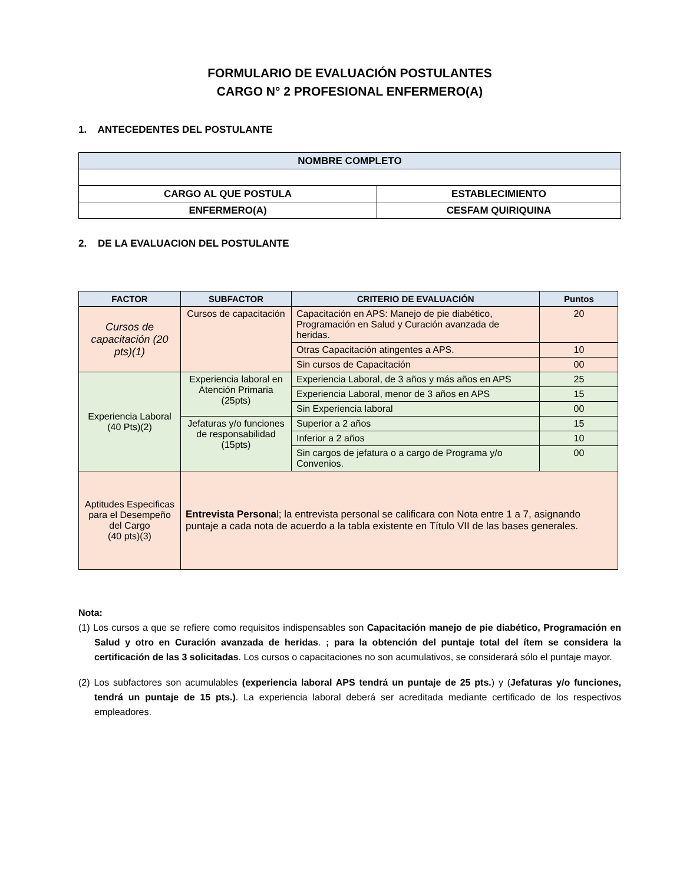FORMULARIO DE EVALUACIÓN POSTULANTES
CARGO N° 2 PROFESIONAL ENFERMERO(A)
1. ANTECEDENTES DEL POSTULANTE
| NOMBRE COMPLETO | |
| --- | --- |
| CARGO AL QUE POSTULA | ESTABLECIMIENTO |
| ENFERMERO(A) | CESFAM QUIRIQUINA |
2. DE LA EVALUACION DEL POSTULANTE
| FACTOR | SUBFACTOR | CRITERIO DE EVALUACIÓN | Puntos |
| --- | --- | --- | --- |
| Cursos de capacitación (20 pts)(1) | Cursos de capacitación | Capacitación en APS: Manejo de pie diabético, Programación en Salud y Curación avanzada de heridas. | 20 |
| | | Otras Capacitación atingentes a APS. | 10 |
| | | Sin cursos de Capacitación | 00 |
| Experiencia Laboral (40 Pts)(2) | Experiencia laboral en Atención Primaria (25pts) | Experiencia Laboral, de 3 años y más años en APS | 25 |
| | | Experiencia Laboral, menor de 3 años en APS | 15 |
| | | Sin Experiencia laboral | 00 |
| | Jefaturas y/o funciones de responsabilidad (15pts) | Superior a 2 años | 15 |
| | | Inferior a 2 años | 10 |
| | | Sin cargos de jefatura o a cargo de Programa y/o Convenios. | 00 |
| Aptitudes Especificas para el Desempeño del Cargo (40 pts)(3) | Entrevista Persona l; la entrevista personal se calificara con Nota entre 1 a 7, asignando puntaje a cada nota de acuerdo a la tabla existente en Título VII de las bases generales. | | |
Nota:
(1) Los cursos a que se refiere como requisitos indispensables son Capacitación manejo de pie diabético, Programación en Salud y otro en Curación avanzada de heridas. ; para la obtención del puntaje total del ítem se considera la certificación de las 3 solicitadas. Los cursos o capacitaciones no son acumulativos, se considerará sólo el puntaje mayor.
(2) Los subfactores son acumulables (experiencia laboral APS tendrá un puntaje de 25 pts.) y (Jefaturas y/o funciones, tendrá un puntaje de 15 pts.). La experiencia laboral deberá ser acreditada mediante certificado de los respectivos empleadores.